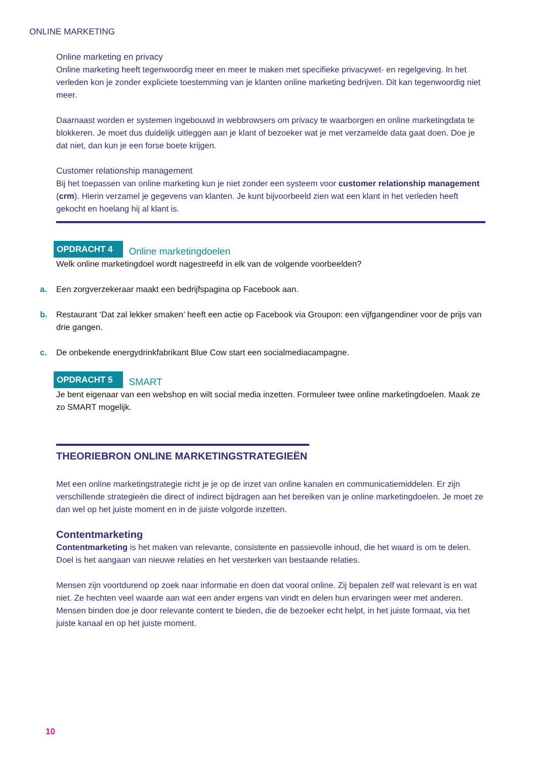ONLINE MARKETING
Online marketing en privacy
Online marketing heeft tegenwoordig meer en meer te maken met specifieke privacywet- en regelgeving. In het verleden kon je zonder expliciete toestemming van je klanten online marketing bedrijven. Dit kan tegenwoordig niet meer.
Daarnaast worden er systemen ingebouwd in webbrowsers om privacy te waarborgen en online marketingdata te blokkeren. Je moet dus duidelijk uitleggen aan je klant of bezoeker wat je met verzamelde data gaat doen. Doe je dat niet, dan kun je een forse boete krijgen.
Customer relationship management
Bij het toepassen van online marketing kun je niet zonder een systeem voor customer relationship management (crm). Hierin verzamel je gegevens van klanten. Je kunt bijvoorbeeld zien wat een klant in het verleden heeft gekocht en hoelang hij al klant is.
OPDRACHT 4 Online marketingdoelen
Welk online marketingdoel wordt nagestreefd in elk van de volgende voorbeelden?
a. Een zorgverzekeraar maakt een bedrijfspagina op Facebook aan.
b. Restaurant ‘Dat zal lekker smaken’ heeft een actie op Facebook via Groupon: een vijfgangendiner voor de prijs van drie gangen.
c. De onbekende energydrinkfabrikant Blue Cow start een socialmediacampagne.
OPDRACHT 5 SMART
Je bent eigenaar van een webshop en wilt social media inzetten. Formuleer twee online marketingdoelen. Maak ze zo SMART mogelijk.
THEORIEBRON ONLINE MARKETINGSTRATEGIEËN
Met een online marketingstrategie richt je je op de inzet van online kanalen en communicatiemiddelen. Er zijn verschillende strategieën die direct of indirect bijdragen aan het bereiken van je online marketingdoelen. Je moet ze dan wel op het juiste moment en in de juiste volgorde inzetten.
Contentmarketing
Contentmarketing is het maken van relevante, consistente en passievolle inhoud, die het waard is om te delen. Doel is het aangaan van nieuwe relaties en het versterken van bestaande relaties.
Mensen zijn voortdurend op zoek naar informatie en doen dat vooral online. Zij bepalen zelf wat relevant is en wat niet. Ze hechten veel waarde aan wat een ander ergens van vindt en delen hun ervaringen weer met anderen. Mensen binden doe je door relevante content te bieden, die de bezoeker echt helpt, in het juiste formaat, via het juiste kanaal en op het juiste moment.
10